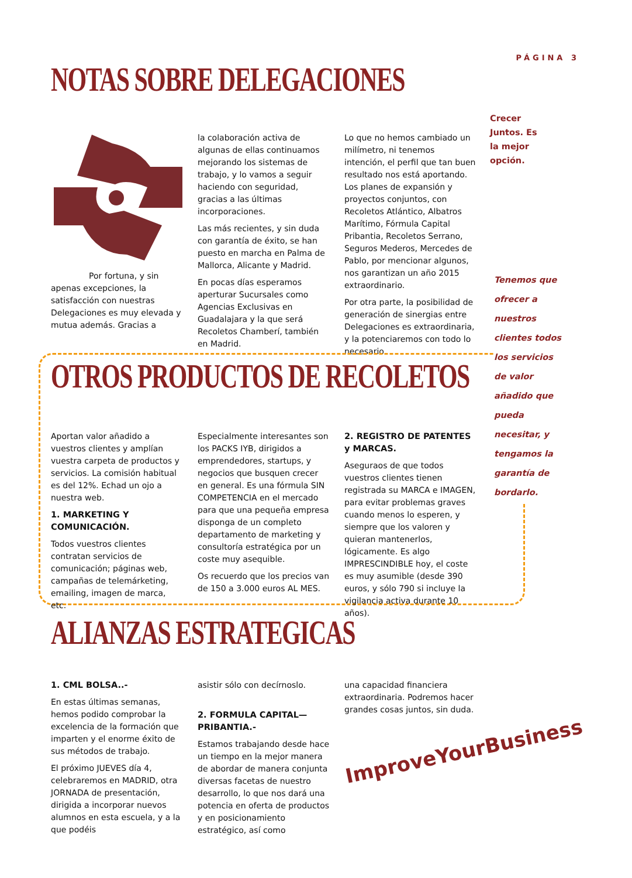PÁGINA 3
NOTAS SOBRE DELEGACIONES
Crecer
Juntos. Es
la mejor
opción.
Por fortuna, y sin apenas excepciones, la satisfacción con nuestras Delegaciones es muy elevada y mutua además. Gracias a
la colaboración activa de algunas de ellas continuamos mejorando los sistemas de trabajo, y lo vamos a seguir haciendo con seguridad, gracias a las últimas incorporaciones.
Las más recientes, y sin duda con garantía de éxito, se han puesto en marcha en Palma de Mallorca, Alicante y Madrid.
En pocas días esperamos aperturar Sucursales como Agencias Exclusivas en Guadalajara y la que será Recoletos Chamberí, también en Madrid.
Lo que no hemos cambiado un milímetro, ni tenemos intención, el perfil que tan buen resultado nos está aportando. Los planes de expansión y proyectos conjuntos, con Recoletos Atlántico, Albatros Marítimo, Fórmula Capital Pribantia, Recoletos Serrano, Seguros Mederos, Mercedes de Pablo, por mencionar algunos, nos garantizan un año 2015 extraordinario.
Por otra parte, la posibilidad de generación de sinergias entre Delegaciones es extraordinaria, y la potenciaremos con todo lo necesario.
Tenemos que ofrecer a nuestros clientes todos los servicios de valor añadido que pueda necesitar, y tengamos la garantía de bordarlo.
OTROS PRODUCTOS DE RECOLETOS
Aportan valor añadido a vuestros clientes y amplían vuestra carpeta de productos y servicios. La comisión habitual es del 12%. Echad un ojo a nuestra web.
1. MARKETING Y COMUNICACIÓN.
Todos vuestros clientes contratan servicios de comunicación; páginas web, campañas de telemárketing, emailing, imagen de marca, etc.
Especialmente interesantes son los PACKS IYB, dirigidos a emprendedores, startups, y negocios que busquen crecer en general. Es una fórmula SIN COMPETENCIA en el mercado para que una pequeña empresa disponga de un completo departamento de marketing y consultoría estratégica por un coste muy asequible.
Os recuerdo que los precios van de 150 a 3.000 euros AL MES.
2. REGISTRO DE PATENTES y MARCAS.
Aseguraos de que todos vuestros clientes tienen registrada su MARCA e IMAGEN, para evitar problemas graves cuando menos lo esperen, y siempre que los valoren y quieran mantenerlos, lógicamente. Es algo IMPRESCINDIBLE hoy, el coste es muy asumible (desde 390 euros, y sólo 790 si incluye la vigilancia activa durante 10 años).
ALIANZAS ESTRATEGICAS
1. CML BOLSA..-
En estas últimas semanas, hemos podido comprobar la excelencia de la formación que imparten y el enorme éxito de sus métodos de trabajo.
El próximo JUEVES día 4, celebraremos en MADRID, otra JORNADA de presentación, dirigida a incorporar nuevos alumnos en esta escuela, y a la que podéis
asistir sólo con decírnoslo.
2. FORMULA CAPITAL—PRIBANTIA.-
Estamos trabajando desde hace un tiempo en la mejor manera de abordar de manera conjunta diversas facetas de nuestro desarrollo, lo que nos dará una potencia en oferta de productos y en posicionamiento estratégico, así como
una capacidad financiera extraordinaria. Podremos hacer grandes cosas juntos, sin duda.
ImproveYourBusiness